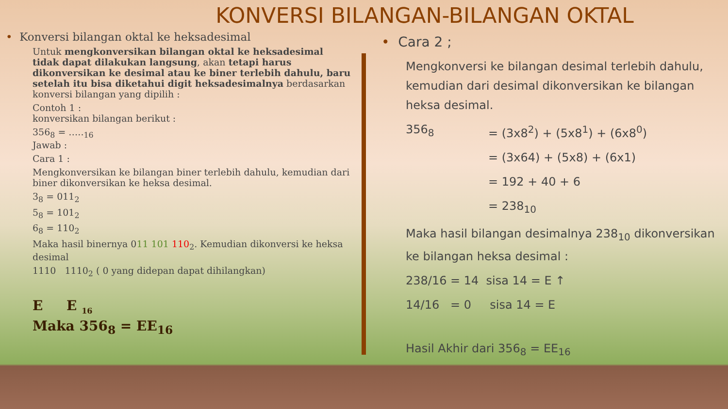KONVERSI BILANGAN-BILANGAN OKTAL
• Konversi bilangan oktal ke heksadesimal
Untuk mengkonversikan bilangan oktal ke heksadesimal tidak dapat dilakukan langsung, akan tetapi harus dikonversikan ke desimal atau ke biner terlebih dahulu, baru setelah itu bisa diketahui digit heksadesimalnya berdasarkan konversi bilangan yang dipilih :
Contoh 1 :
konversikan bilangan berikut :
356<sub>8</sub> = …..<sub>16</sub>
Jawab :
Cara 1 :
Mengkonversikan ke bilangan biner terlebih dahulu, kemudian dari biner dikonversikan ke heksa desimal.
3<sub>8</sub> = 011<sub>2</sub>
5<sub>8</sub> = 101<sub>2</sub>
6<sub>8</sub> = 110<sub>2</sub>
Maka hasil binernya 011 101 110<sub>2</sub>. Kemudian dikonversi ke heksa desimal
1110 1110<sub>2</sub> ( 0 yang didepan dapat dihilangkan)
E E <sub>16</sub>
Maka 356<sub>8</sub> = EE<sub>16</sub>
• Cara 2 ;
Mengkonversi ke bilangan desimal terlebih dahulu, kemudian dari desimal dikonversikan ke bilangan heksa desimal.
356<sub>8</sub> = (3x8<sup>2</sup>) + (5x8<sup>1</sup>) + (6x8<sup>0</sup>)
= (3x64) + (5x8) + (6x1)
= 192 + 40 + 6
= 238<sub>10</sub>
Maka hasil bilangan desimalnya 238<sub>10</sub> dikonversikan ke bilangan heksa desimal :
238/16 = 14 sisa 14 = E ↑
14/16 = 0 sisa 14 = E
Hasil Akhir dari 356<sub>8</sub> = EE<sub>16</sub>